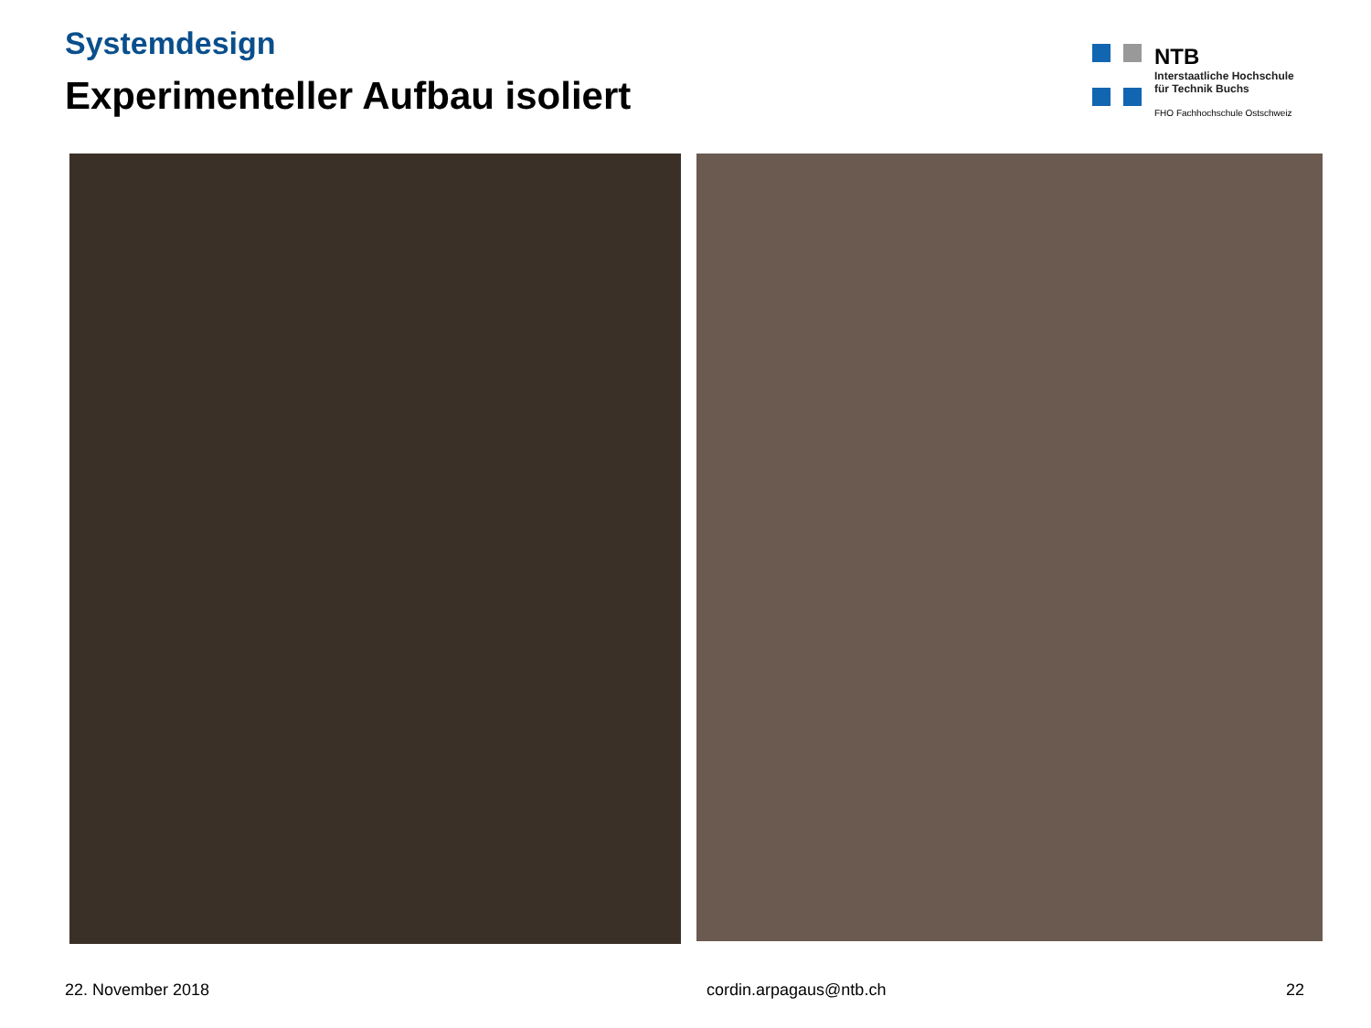Systemdesign
Experimenteller Aufbau isoliert
NTB
Interstaatliche Hochschule
für Technik Buchs
FHO Fachhochschule Ostschweiz
22. November 2018 cordin.arpagaus@ntb.ch 22